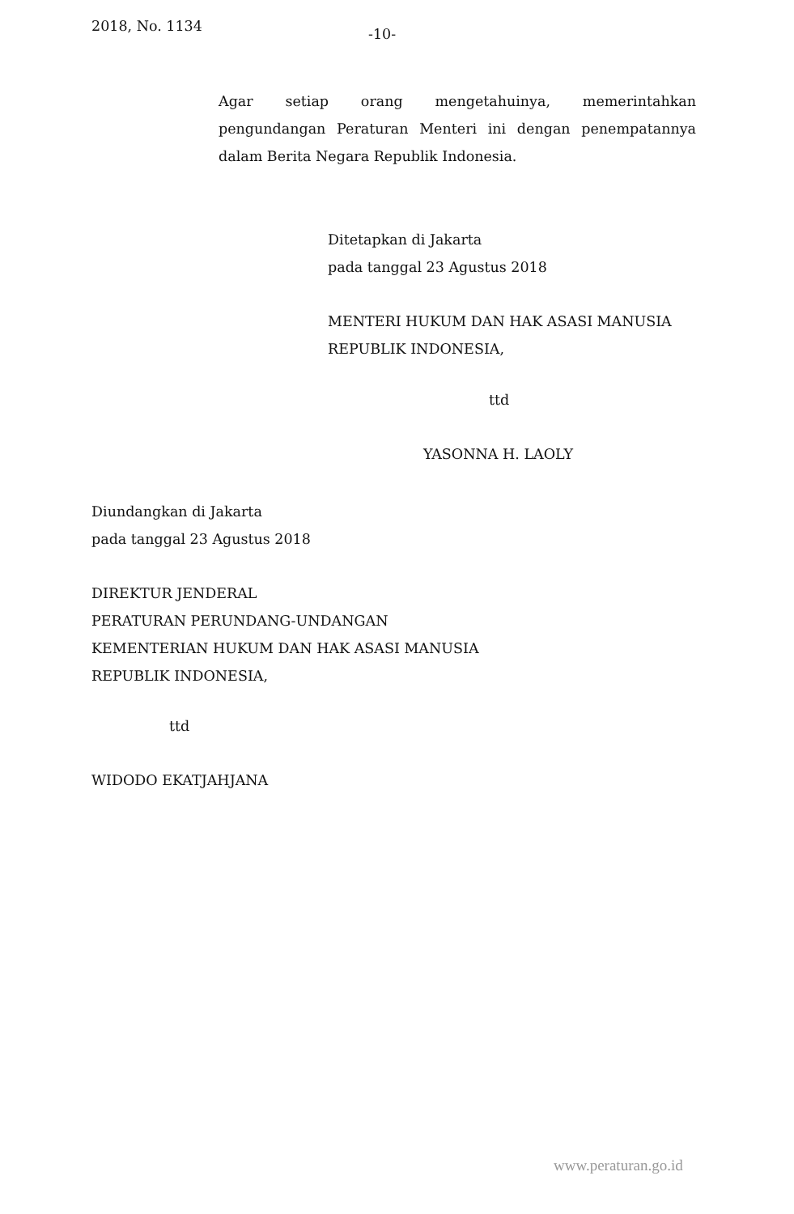2018, No. 1134 -10-
Agar setiap orang mengetahuinya, memerintahkan pengundangan Peraturan Menteri ini dengan penempatannya dalam Berita Negara Republik Indonesia.
Ditetapkan di Jakarta
pada tanggal 23 Agustus 2018
MENTERI HUKUM DAN HAK ASASI MANUSIA
REPUBLIK INDONESIA,
ttd
YASONNA H. LAOLY
Diundangkan di Jakarta
pada tanggal 23 Agustus 2018
DIREKTUR JENDERAL
PERATURAN PERUNDANG-UNDANGAN
KEMENTERIAN HUKUM DAN HAK ASASI MANUSIA
REPUBLIK INDONESIA,
ttd
WIDODO EKATJAHJANA
www.peraturan.go.id